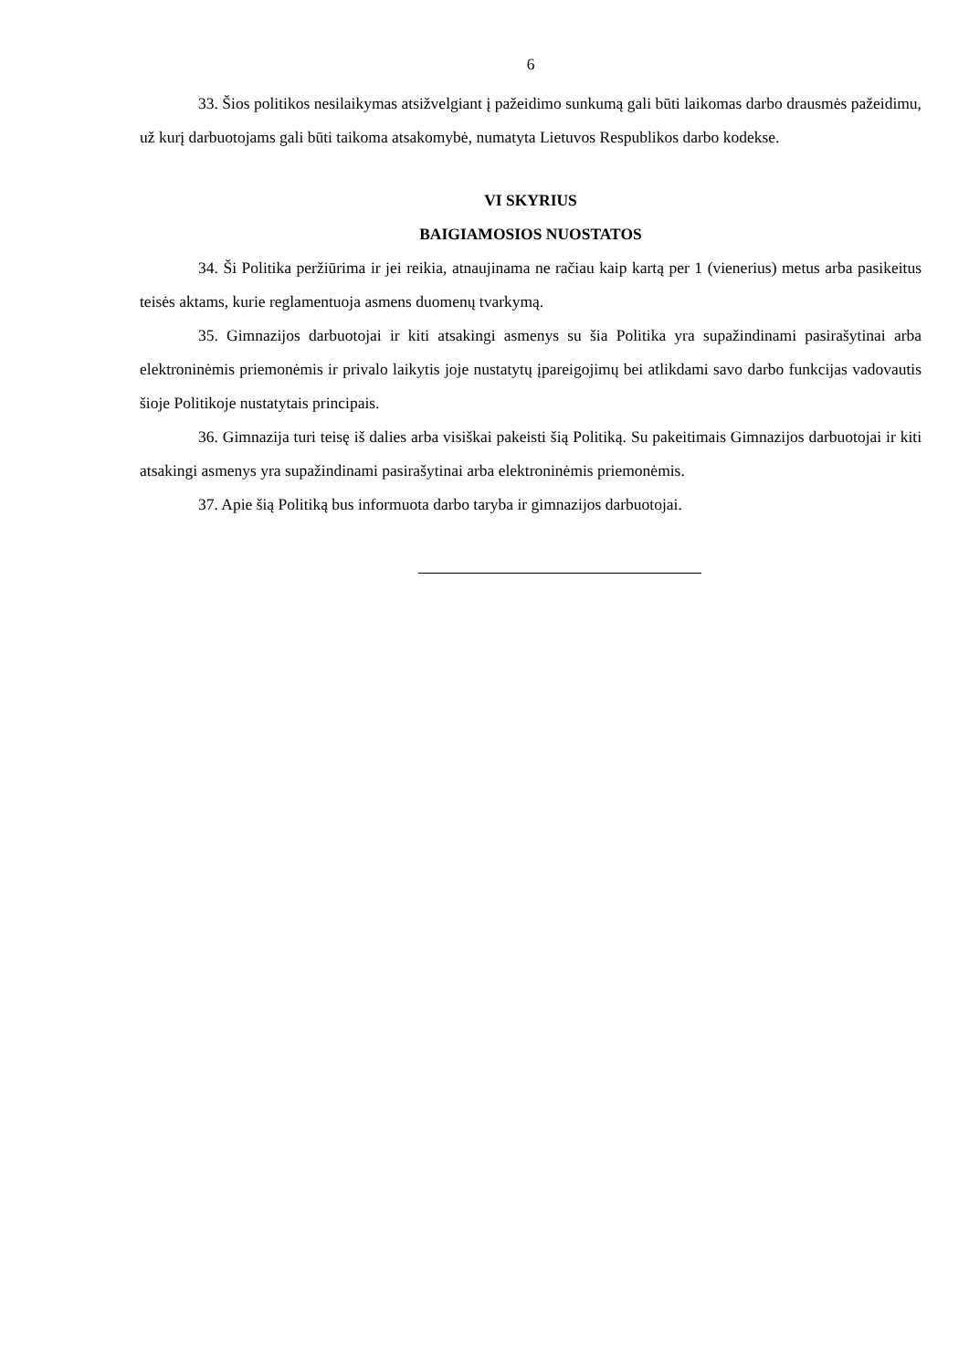6
33. Šios politikos nesilaikymas atsižvelgiant į pažeidimo sunkumą gali būti laikomas darbo drausmės pažeidimu, už kurį darbuotojams gali būti taikoma atsakomybė, numatyta Lietuvos Respublikos darbo kodekse.
VI SKYRIUS
BAIGIAMOSIOS NUOSTATOS
34. Ši Politika peržiūrima ir jei reikia, atnaujinama ne račiau kaip kartą per 1 (vienerius) metus arba pasikeitus teisės aktams, kurie reglamentuoja asmens duomenų tvarkymą.
35. Gimnazijos darbuotojai ir kiti atsakingi asmenys su šia Politika yra supažindinami pasirašytinai arba elektroninėmis priemonėmis ir privalo laikytis joje nustatytų įpareigojimų bei atlikdami savo darbo funkcijas vadovautis šioje Politikoje nustatytais principais.
36. Gimnazija turi teisę iš dalies arba visiškai pakeisti šią Politiką. Su pakeitimais Gimnazijos darbuotojai ir kiti atsakingi asmenys yra supažindinami pasirašytinai arba elektroninėmis priemonėmis.
37. Apie šią Politiką bus informuota darbo taryba ir gimnazijos darbuotojai.